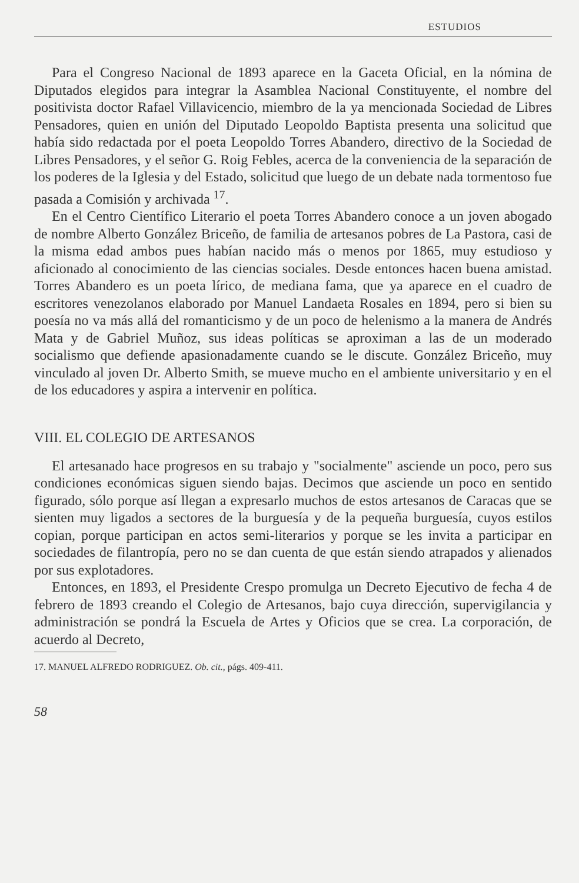ESTUDIOS
Para el Congreso Nacional de 1893 aparece en la Gaceta Oficial, en la nómina de Diputados elegidos para integrar la Asamblea Nacional Constituyente, el nombre del positivista doctor Rafael Villavicencio, miembro de la ya mencionada Sociedad de Libres Pensadores, quien en unión del Diputado Leopoldo Baptista presenta una solicitud que había sido redactada por el poeta Leopoldo Torres Abandero, directivo de la Sociedad de Libres Pensadores, y el señor G. Roig Febles, acerca de la conveniencia de la separación de los poderes de la Iglesia y del Estado, solicitud que luego de un debate nada tormentoso fue pasada a Comisión y archivada <sup>17</sup>.
En el Centro Científico Literario el poeta Torres Abandero conoce a un joven abogado de nombre Alberto González Briceño, de familia de artesanos pobres de La Pastora, casi de la misma edad ambos pues habían nacido más o menos por 1865, muy estudioso y aficionado al conocimiento de las ciencias sociales. Desde entonces hacen buena amistad. Torres Abandero es un poeta lírico, de mediana fama, que ya aparece en el cuadro de escritores venezolanos elaborado por Manuel Landaeta Rosales en 1894, pero si bien su poesía no va más allá del romanticismo y de un poco de helenismo a la manera de Andrés Mata y de Gabriel Muñoz, sus ideas políticas se aproximan a las de un moderado socialismo que defiende apasionadamente cuando se le discute. González Briceño, muy vinculado al joven Dr. Alberto Smith, se mueve mucho en el ambiente universitario y en el de los educadores y aspira a intervenir en política.
VIII. EL COLEGIO DE ARTESANOS
El artesanado hace progresos en su trabajo y "socialmente" asciende un poco, pero sus condiciones económicas siguen siendo bajas. Decimos que asciende un poco en sentido figurado, sólo porque así llegan a expresarlo muchos de estos artesanos de Caracas que se sienten muy ligados a sectores de la burguesía y de la pequeña burguesía, cuyos estilos copian, porque participan en actos semi-literarios y porque se les invita a participar en sociedades de filantropía, pero no se dan cuenta de que están siendo atrapados y alienados por sus explotadores.
Entonces, en 1893, el Presidente Crespo promulga un Decreto Ejecutivo de fecha 4 de febrero de 1893 creando el Colegio de Artesanos, bajo cuya dirección, supervigilancia y administración se pondrá la Escuela de Artes y Oficios que se crea. La corporación, de acuerdo al Decreto,
17. MANUEL ALFREDO RODRIGUEZ. Ob. cit., págs. 409-411.
58